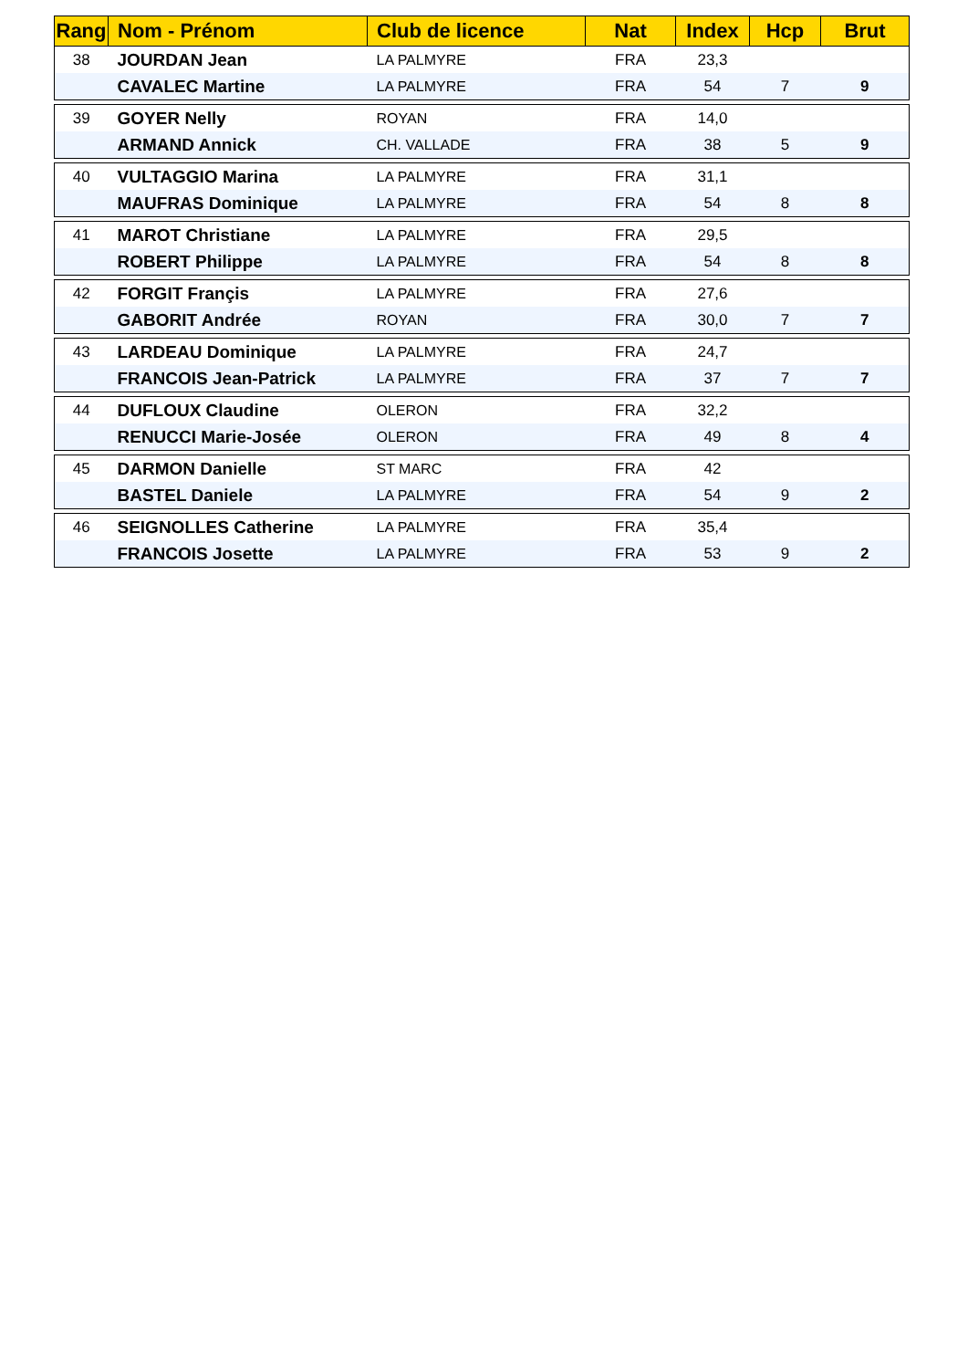| Rang | Nom - Prénom | Club de licence | Nat | Index | Hcp | Brut |
| --- | --- | --- | --- | --- | --- | --- |
| 38 | JOURDAN Jean | LA PALMYRE | FRA | 23,3 | | |
| | CAVALEC Martine | LA PALMYRE | FRA | 54 | 7 | 9 |
| 39 | GOYER Nelly | ROYAN | FRA | 14,0 | | |
| | ARMAND Annick | CH. VALLADE | FRA | 38 | 5 | 9 |
| 40 | VULTAGGIO Marina | LA PALMYRE | FRA | 31,1 | | |
| | MAUFRAS Dominique | LA PALMYRE | FRA | 54 | 8 | 8 |
| 41 | MAROT Christiane | LA PALMYRE | FRA | 29,5 | | |
| | ROBERT Philippe | LA PALMYRE | FRA | 54 | 8 | 8 |
| 42 | FORGIT Françis | LA PALMYRE | FRA | 27,6 | | |
| | GABORIT Andrée | ROYAN | FRA | 30,0 | 7 | 7 |
| 43 | LARDEAU Dominique | LA PALMYRE | FRA | 24,7 | | |
| | FRANCOIS Jean-Patrick | LA PALMYRE | FRA | 37 | 7 | 7 |
| 44 | DUFLOUX Claudine | OLERON | FRA | 32,2 | | |
| | RENUCCI Marie-Josée | OLERON | FRA | 49 | 8 | 4 |
| 45 | DARMON Danielle | ST MARC | FRA | 42 | | |
| | BASTEL Daniele | LA PALMYRE | FRA | 54 | 9 | 2 |
| 46 | SEIGNOLLES Catherine | LA PALMYRE | FRA | 35,4 | | |
| | FRANCOIS Josette | LA PALMYRE | FRA | 53 | 9 | 2 |